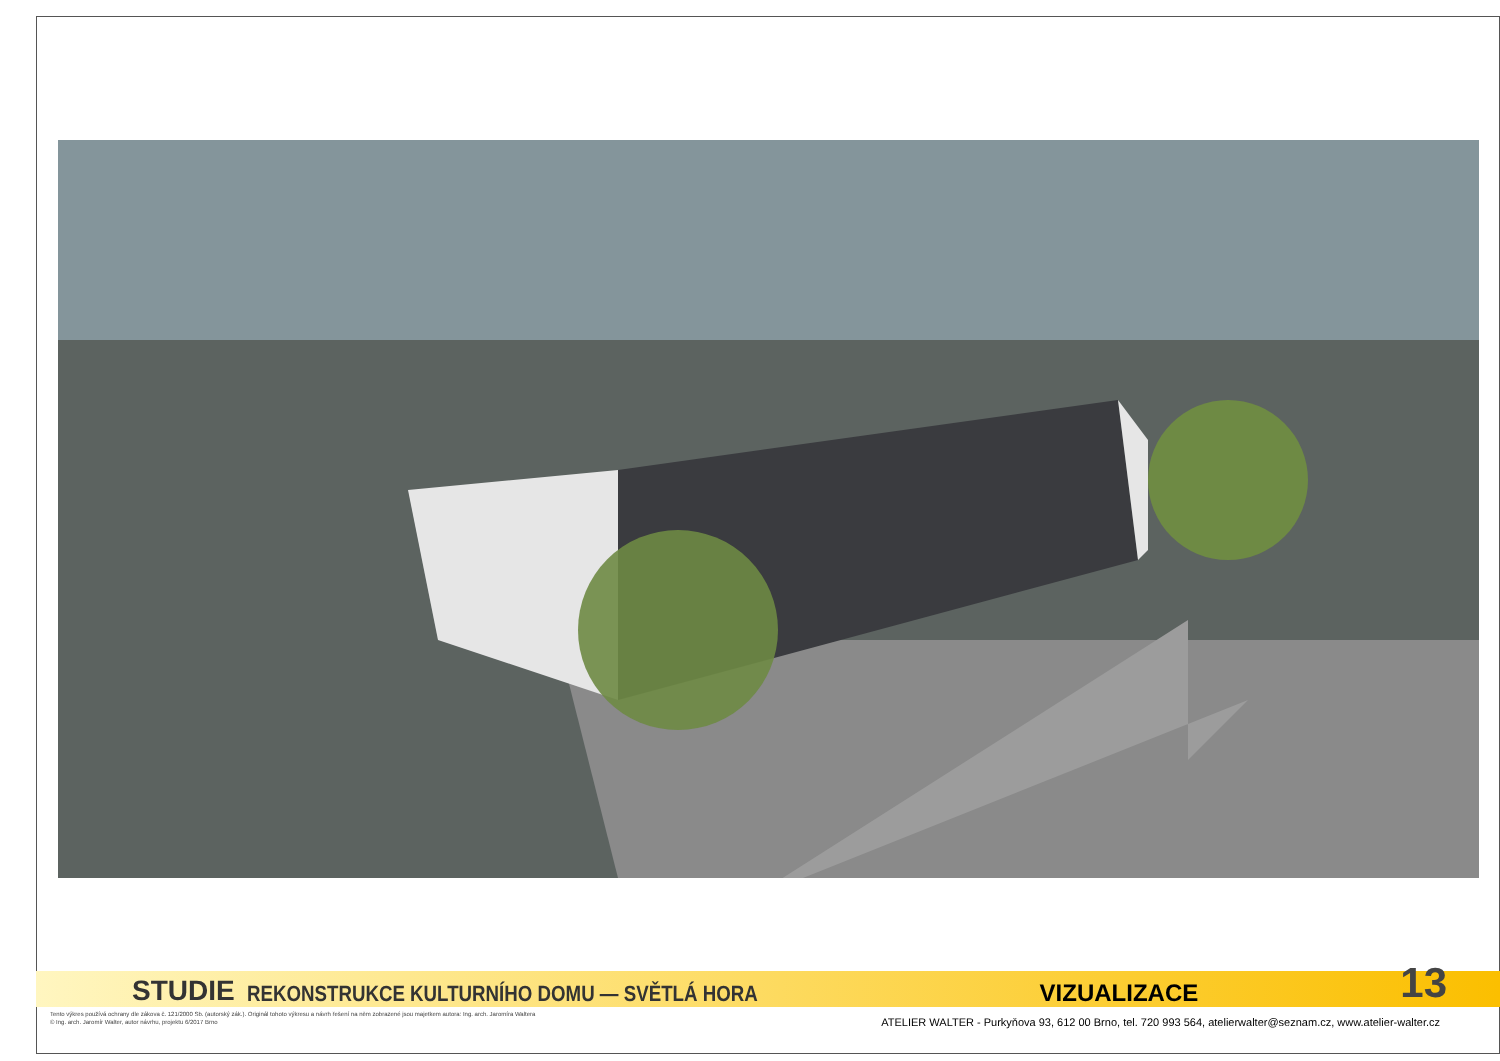STUDIE REKONSTRUKCE KULTURNÍHO DOMU — SVĚTLÁ HORA VIZUALIZACE 13
Tento výkres používá ochrany dle zákova č. 121/2000 Sb. (autorský zák.). Originál tohoto výkresu a návrh řešení na něm zobrazené jsou majetkem autora: Ing. arch. Jaromíra Waltera
© Ing. arch. Jaromír Walter, autor návrhu, projektu 6/2017 Brno
ATELIER WALTER - Purkyňova 93, 612 00 Brno, tel. 720 993 564, atelierwalter@seznam.cz, www.atelier-walter.cz